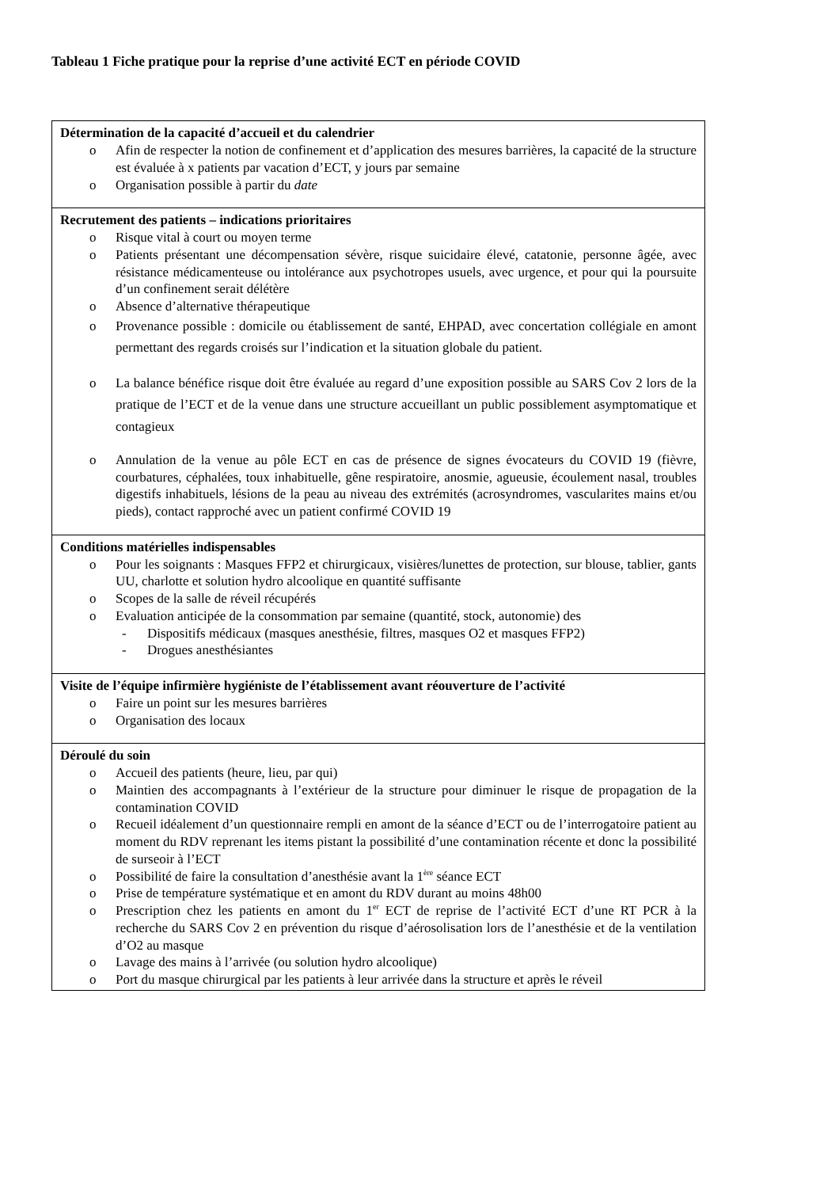Tableau 1 Fiche pratique pour la reprise d’une activité ECT en période COVID
| Détermination de la capacité d’accueil et du calendrier o Afin de respecter la notion de confinement et d’application des mesures barrières, la capacité de la structure est évaluée à x patients par vacation d’ECT, y jours par semaine o Organisation possible à partir du date |
| Recrutement des patients – indications prioritaires o Risque vital à court ou moyen terme o Patients présentant une décompensation sévère, risque suicidaire élevé, catatonie, personne âgée, avec résistance médicamenteuse ou intolérance aux psychotropes usuels, avec urgence, et pour qui la poursuite d’un confinement serait délétère o Absence d’alternative thérapeutique o Provenance possible : domicile ou établissement de santé, EHPAD, avec concertation collégiale en amont permettant des regards croisés sur l’indication et la situation globale du patient. o La balance bénéfice risque doit être évaluée au regard d’une exposition possible au SARS Cov 2 lors de la pratique de l’ECT et de la venue dans une structure accueillant un public possiblement asymptomatique et contagieux o Annulation de la venue au pôle ECT en cas de présence de signes évocateurs du COVID 19 (fièvre, courbatures, céphalées, toux inhabituelle, gêne respiratoire, anosmie, agueusie, écoulement nasal, troubles digestifs inhabituels, lésions de la peau au niveau des extrémités (acrosyndromes, vascularites mains et/ou pieds), contact rapproché avec un patient confirmé COVID 19 |
| Conditions matérielles indispensables o Pour les soignants : Masques FFP2 et chirurgicaux, visières/lunettes de protection, sur blouse, tablier, gants UU, charlotte et solution hydro alcoolique en quantité suffisante o Scopes de la salle de réveil récupérés o Evaluation anticipée de la consommation par semaine (quantité, stock, autonomie) des - Dispositifs médicaux (masques anesthésie, filtres, masques O2 et masques FFP2) - Drogues anesthésiantes |
| Visite de l’équipe infirmière hygiéniste de l’établissement avant réouverture de l’activité o Faire un point sur les mesures barrières o Organisation des locaux |
| Déroulé du soin o Accueil des patients (heure, lieu, par qui) o Maintien des accompagnants à l’extérieur de la structure pour diminuer le risque de propagation de la contamination COVID o Recueil idéalement d’un questionnaire rempli en amont de la séance d’ECT ou de l’interrogatoire patient au moment du RDV reprenant les items pistant la possibilité d’une contamination récente et donc la possibilité de surseoir à l’ECT o Possibilité de faire la consultation d’anesthésie avant la 1<sup>ère</sup> séance ECT o Prise de température systématique et en amont du RDV durant au moins 48h00 o Prescription chez les patients en amont du 1<sup>er</sup> ECT de reprise de l’activité ECT d’une RT PCR à la recherche du SARS Cov 2 en prévention du risque d’aérosolisation lors de l’anesthésie et de la ventilation d’O2 au masque o Lavage des mains à l’arrivée (ou solution hydro alcoolique) o Port du masque chirurgical par les patients à leur arrivée dans la structure et après le réveil |